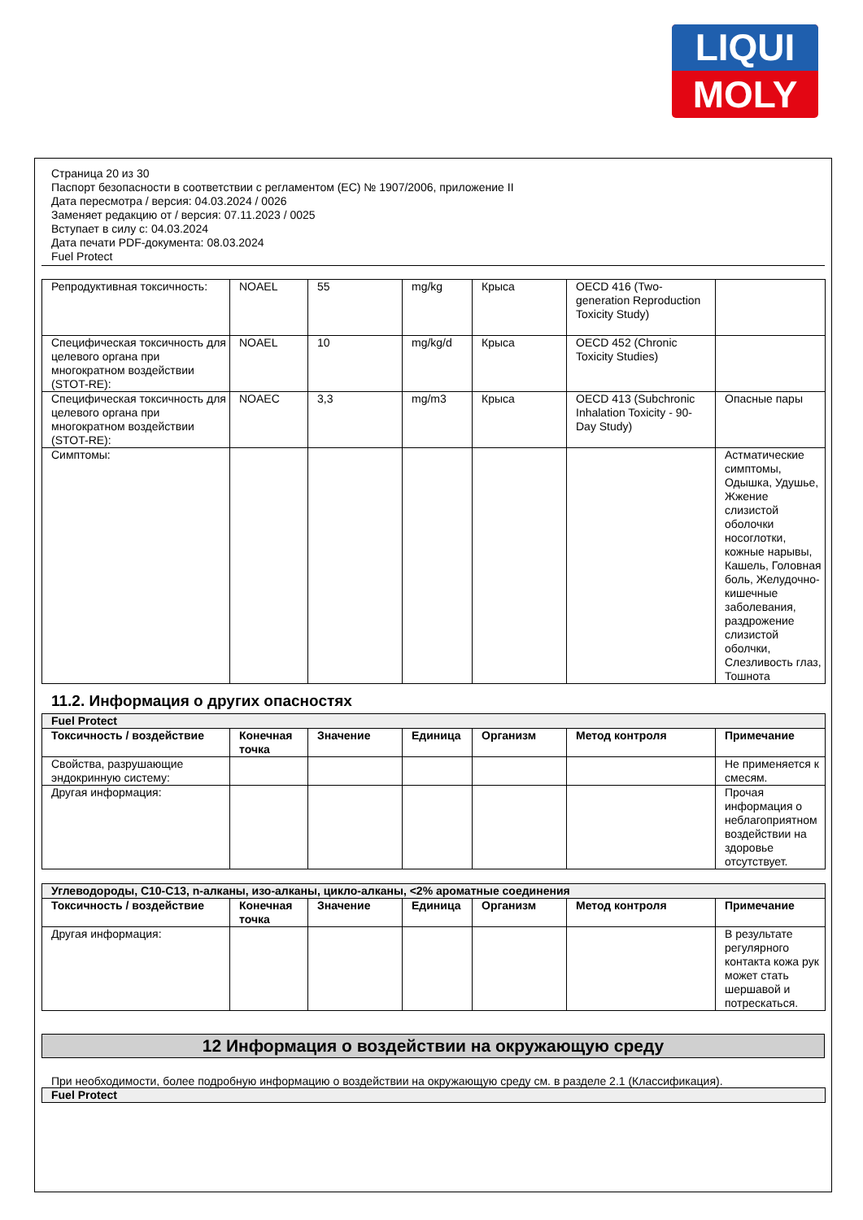LIQUI
MOLY
Страница 20 из 30
Паспорт безопасности в соответствии с регламентом (ЕС) № 1907/2006, приложение II
Дата пересмотра / версия: 04.03.2024 / 0026
Заменяет редакцию от / версия: 07.11.2023 / 0025
Вступает в силу с: 04.03.2024
Дата печати PDF-документа: 08.03.2024
Fuel Protect
| Репродуктивная токсичность: | NOAEL | 55 | mg/kg | Крыса | OECD 416 (Two-generation Reproduction Toxicity Study) | |
| Специфическая токсичность для целевого органа при многократном воздействии (STOT-RE): | NOAEL | 10 | mg/kg/d | Крыса | OECD 452 (Chronic Toxicity Studies) | |
| Специфическая токсичность для целевого органа при многократном воздействии (STOT-RE): | NOAEC | 3,3 | mg/m3 | Крыса | OECD 413 (Subchronic Inhalation Toxicity - 90-Day Study) | Опасные пары |
| Симптомы: | | | | | | Астматические симптомы, Одышка, Удушье, Жжение слизистой оболочки носоглотки, кожные нарывы, Кашель, Головная боль, Желудочно-кишечные заболевания, раздрожение слизистой оболчки, Слезливость глаз, Тошнота |
11.2. Информация о других опасностях
| Fuel Protect | | | | | | |
| Токсичность / воздействие | Конечная точка | Значение | Единица | Организм | Метод контроля | Примечание |
| Свойства, разрушающие эндокринную систему: | | | | | | Не применяется к смесям. |
| Другая информация: | | | | | | Прочая информация о неблагоприятном воздействии на здоровье отсутствует. |
| Углеводороды, C10-C13, n-алканы, изо-алканы, цикло-алканы, <2% ароматные соединения | | | | | | |
| Токсичность / воздействие | Конечная точка | Значение | Единица | Организм | Метод контроля | Примечание |
| Другая информация: | | | | | | В результате регулярного контакта кожа рук может стать шершавой и потрескаться. |
12 Информация о воздействии на окружающую среду
При необходимости, более подробную информацию о воздействии на окружающую среду см. в разделе 2.1 (Классификация).
| Fuel Protect |